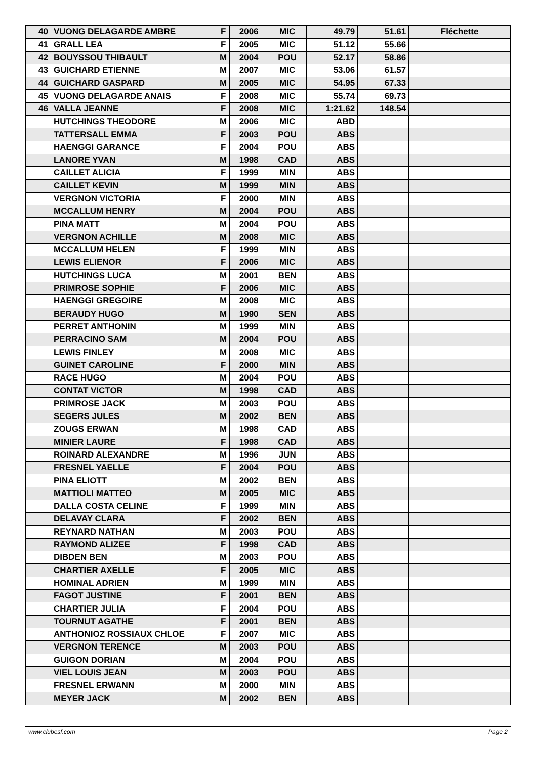| 40 | VUONG DELAGARDE AMBRE | F | 2006 | MIC | 49.79 | 51.61 | Fléchette |
| 41 | GRALL LEA | F | 2005 | MIC | 51.12 | 55.66 | |
| 42 | BOUYSSOU THIBAULT | M | 2004 | POU | 52.17 | 58.86 | |
| 43 | GUICHARD ETIENNE | M | 2007 | MIC | 53.06 | 61.57 | |
| 44 | GUICHARD GASPARD | M | 2005 | MIC | 54.95 | 67.33 | |
| 45 | VUONG DELAGARDE ANAIS | F | 2008 | MIC | 55.74 | 69.73 | |
| 46 | VALLA JEANNE | F | 2008 | MIC | 1:21.62 | 148.54 | |
| | HUTCHINGS THEODORE | M | 2006 | MIC | ABD | | |
| | TATTERSALL EMMA | F | 2003 | POU | ABS | | |
| | HAENGGI GARANCE | F | 2004 | POU | ABS | | |
| | LANORE YVAN | M | 1998 | CAD | ABS | | |
| | CAILLET ALICIA | F | 1999 | MIN | ABS | | |
| | CAILLET KEVIN | M | 1999 | MIN | ABS | | |
| | VERGNON VICTORIA | F | 2000 | MIN | ABS | | |
| | MCCALLUM HENRY | M | 2004 | POU | ABS | | |
| | PINA MATT | M | 2004 | POU | ABS | | |
| | VERGNON ACHILLE | M | 2008 | MIC | ABS | | |
| | MCCALLUM HELEN | F | 1999 | MIN | ABS | | |
| | LEWIS ELIENOR | F | 2006 | MIC | ABS | | |
| | HUTCHINGS LUCA | M | 2001 | BEN | ABS | | |
| | PRIMROSE SOPHIE | F | 2006 | MIC | ABS | | |
| | HAENGGI GREGOIRE | M | 2008 | MIC | ABS | | |
| | BERAUDY HUGO | M | 1990 | SEN | ABS | | |
| | PERRET ANTHONIN | M | 1999 | MIN | ABS | | |
| | PERRACINO SAM | M | 2004 | POU | ABS | | |
| | LEWIS FINLEY | M | 2008 | MIC | ABS | | |
| | GUINET CAROLINE | F | 2000 | MIN | ABS | | |
| | RACE HUGO | M | 2004 | POU | ABS | | |
| | CONTAT VICTOR | M | 1998 | CAD | ABS | | |
| | PRIMROSE JACK | M | 2003 | POU | ABS | | |
| | SEGERS JULES | M | 2002 | BEN | ABS | | |
| | ZOUGS ERWAN | M | 1998 | CAD | ABS | | |
| | MINIER LAURE | F | 1998 | CAD | ABS | | |
| | ROINARD ALEXANDRE | M | 1996 | JUN | ABS | | |
| | FRESNEL YAELLE | F | 2004 | POU | ABS | | |
| | PINA ELIOTT | M | 2002 | BEN | ABS | | |
| | MATTIOLI MATTEO | M | 2005 | MIC | ABS | | |
| | DALLA COSTA CELINE | F | 1999 | MIN | ABS | | |
| | DELAVAY CLARA | F | 2002 | BEN | ABS | | |
| | REYNARD NATHAN | M | 2003 | POU | ABS | | |
| | RAYMOND ALIZEE | F | 1998 | CAD | ABS | | |
| | DIBDEN BEN | M | 2003 | POU | ABS | | |
| | CHARTIER AXELLE | F | 2005 | MIC | ABS | | |
| | HOMINAL ADRIEN | M | 1999 | MIN | ABS | | |
| | FAGOT JUSTINE | F | 2001 | BEN | ABS | | |
| | CHARTIER JULIA | F | 2004 | POU | ABS | | |
| | TOURNUT AGATHE | F | 2001 | BEN | ABS | | |
| | ANTHONIOZ ROSSIAUX CHLOE | F | 2007 | MIC | ABS | | |
| | VERGNON TERENCE | M | 2003 | POU | ABS | | |
| | GUIGON DORIAN | M | 2004 | POU | ABS | | |
| | VIEL LOUIS JEAN | M | 2003 | POU | ABS | | |
| | FRESNEL ERWANN | M | 2000 | MIN | ABS | | |
| | MEYER JACK | M | 2002 | BEN | ABS | | |
www.clubesf.com Page 2